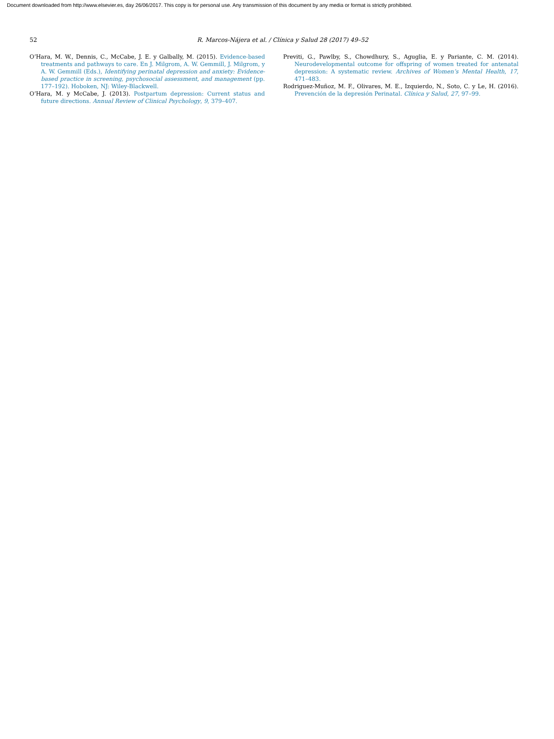Document downloaded from http://www.elsevier.es, day 26/06/2017. This copy is for personal use. Any transmission of this document by any media or format is strictly prohibited.
52 R. Marcos-Nájera et al. / Clínica y Salud 28 (2017) 49–52
O’Hara, M. W., Dennis, C., McCabe, J. E. y Galbally, M. (2015). Evidence-based treatments and pathways to care. En J. Milgrom, A. W. Gemmill, J. Milgrom, y A. W. Gemmill (Eds.), Identifying perinatal depression and anxiety: Evidence-based practice in screening, psychosocial assessment, and management (pp. 177–192). Hoboken, NJ: Wiley-Blackwell.
O’Hara, M. y McCabe, J. (2013). Postpartum depression: Current status and future directions. Annual Review of Clinical Psychology, 9, 379–407.
Previti, G., Pawlby, S., Chowdhury, S., Aguglia, E. y Pariante, C. M. (2014). Neurodevelopmental outcome for offspring of women treated for antenatal depression: A systematic review. Archives of Women’s Mental Health, 17, 471–483.
Rodriguez-Muñoz, M. F., Olivares, M. E., Izquierdo, N., Soto, C. y Le, H. (2016). Prevención de la depresión Perinatal. Clínica y Salud, 27, 97–99.